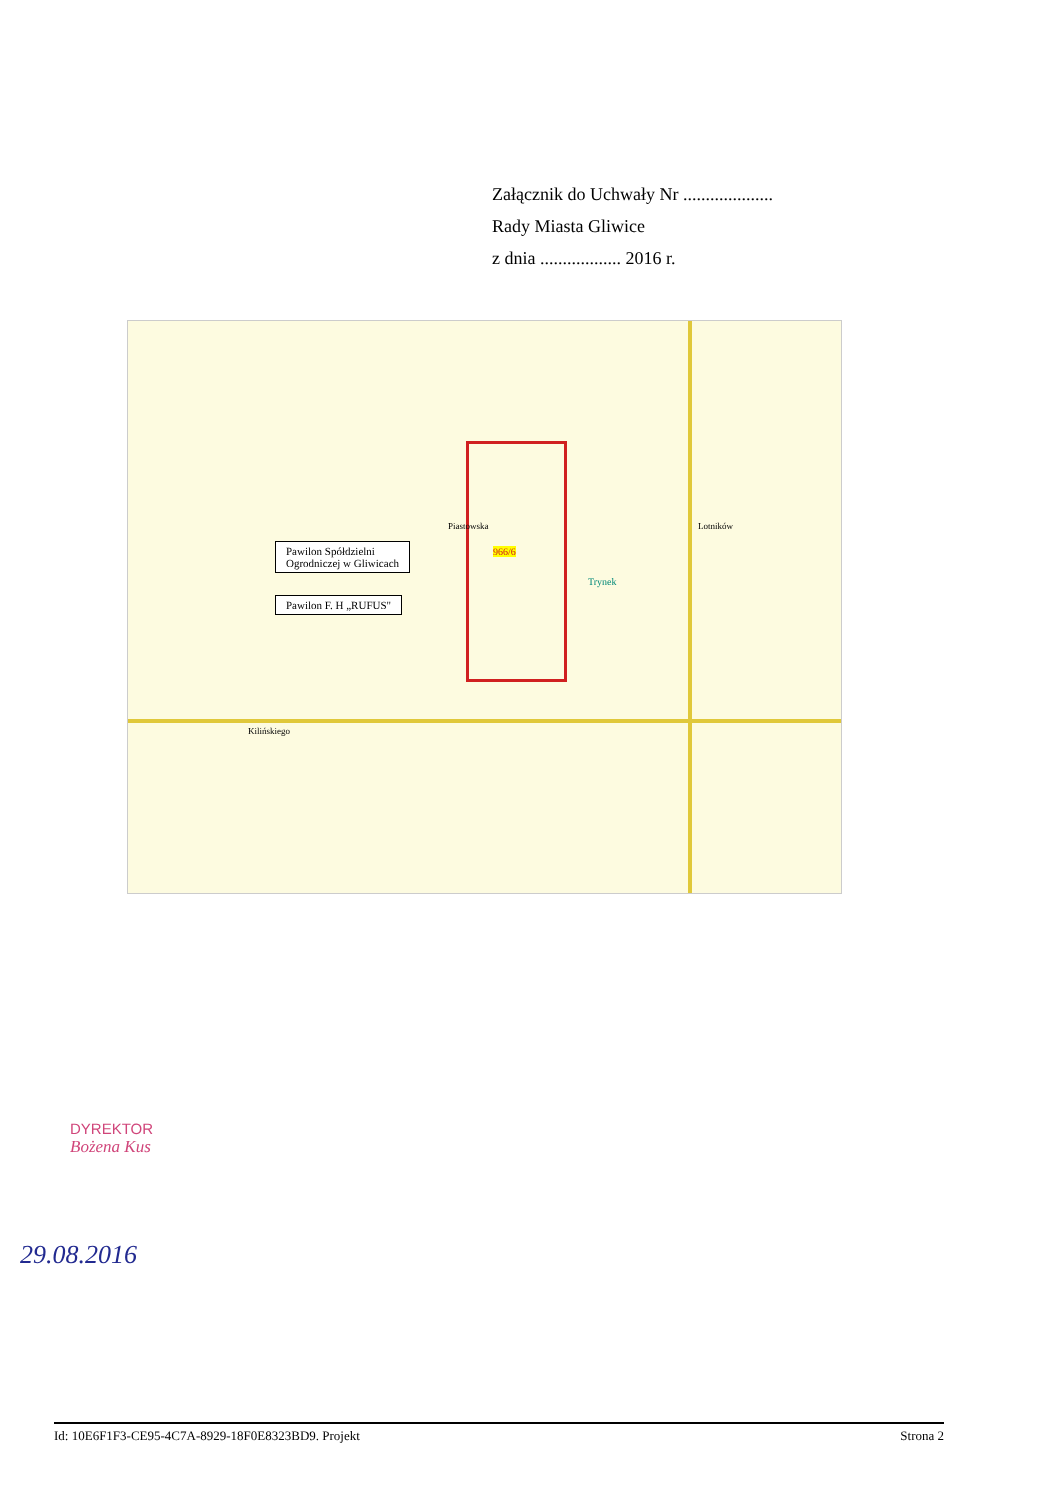Załącznik do Uchwały Nr ....................
Rady Miasta Gliwice
z dnia .................. 2016 r.
Pawilon Spółdzielni
Ogrodniczej w Gliwicach
Pawilon F. H „RUFUS"
966/6
Kilińskiego
Piastowska Lotników
Trynek
DYREKTOR
Bożena Kus
29.08.2016
Id: 10E6F1F3-CE95-4C7A-8929-18F0E8323BD9. Projekt Strona 2